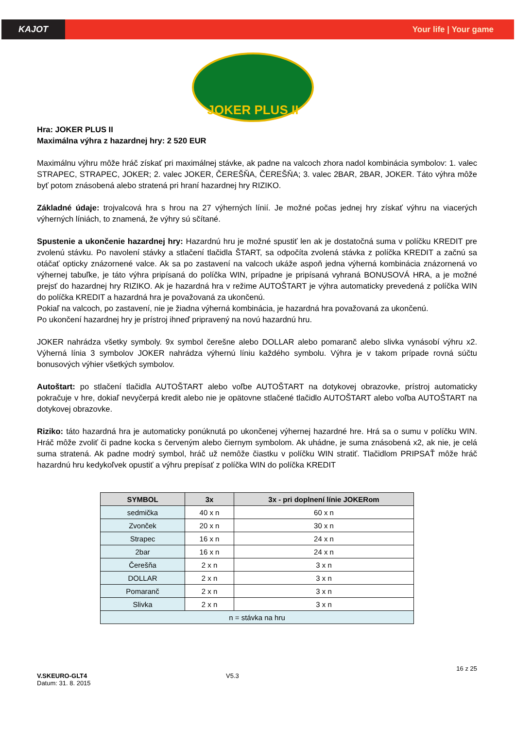KAJOT
Your life | Your game
JOKER PLUS II
Hra: JOKER PLUS II
Maximálna výhra z hazardnej hry: 2 520 EUR
Maximálnu výhru môže hráč získať pri maximálnej stávke, ak padne na valcoch zhora nadol kombinácia symbolov: 1. valec STRAPEC, STRAPEC, JOKER; 2. valec JOKER, ČEREŠŇA, ČEREŠŇA; 3. valec 2BAR, 2BAR, JOKER. Táto výhra môže byť potom znásobená alebo stratená pri hraní hazardnej hry RIZIKO.
Základné údaje: trojvalcová hra s hrou na 27 výherných línií. Je možné počas jednej hry získať výhru na viacerých výherných líniách, to znamená, že výhry sú sčítané.
Spustenie a ukončenie hazardnej hry: Hazardnú hru je možné spustiť len ak je dostatočná suma v políčku KREDIT pre zvolenú stávku. Po navolení stávky a stlačení tlačidla ŠTART, sa odpočíta zvolená stávka z políčka KREDIT a začnú sa otáčať opticky znázornené valce. Ak sa po zastavení na valcoch ukáže aspoň jedna výherná kombinácia znázornená vo výhernej tabuľke, je táto výhra pripísaná do políčka WIN, prípadne je pripísaná vyhraná BONUSOVÁ HRA, a je možné prejsť do hazardnej hry RIZIKO. Ak je hazardná hra v režime AUTOŠTART je výhra automaticky prevedená z políčka WIN do políčka KREDIT a hazardná hra je považovaná za ukončenú.
Pokiaľ na valcoch, po zastavení, nie je žiadna výherná kombinácia, je hazardná hra považovaná za ukončenú.
Po ukončení hazardnej hry je prístroj ihneď pripravený na novú hazardnú hru.
JOKER nahrádza všetky symboly. 9x symbol čerešne alebo DOLLAR alebo pomaranč alebo slivka vynásobí výhru x2. Výherná línia 3 symbolov JOKER nahrádza výhernú líniu každého symbolu. Výhra je v takom prípade rovná súčtu bonusových výhier všetkých symbolov.
Autoštart: po stlačení tlačidla AUTOŠTART alebo voľbe AUTOŠTART na dotykovej obrazovke, prístroj automaticky pokračuje v hre, dokiaľ nevyčerpá kredit alebo nie je opätovne stlačené tlačidlo AUTOŠTART alebo voľba AUTOŠTART na dotykovej obrazovke.
Riziko: táto hazardná hra je automaticky ponúknutá po ukončenej výhernej hazardné hre. Hrá sa o sumu v políčku WIN. Hráč môže zvoliť či padne kocka s červeným alebo čiernym symbolom. Ak uhádne, je suma znásobená x2, ak nie, je celá suma stratená. Ak padne modrý symbol, hráč už nemôže čiastku v políčku WIN stratiť. Tlačidlom PRIPSAŤ môže hráč hazardnú hru kedykoľvek opustiť a výhru prepísať z políčka WIN do políčka KREDIT
| SYMBOL | 3x | 3x - pri doplnení línie JOKERom |
| --- | --- | --- |
| sedmička | 40 x n | 60 x n |
| Zvonček | 20 x n | 30 x n |
| Strapec | 16 x n | 24 x n |
| 2bar | 16 x n | 24 x n |
| Čerešňa | 2 x n | 3 x n |
| DOLLAR | 2 x n | 3 x n |
| Pomaranč | 2 x n | 3 x n |
| Slivka | 2 x n | 3 x n |
| n = stávka na hru | | |
16 z 25
V.SKEURO-GLT4
Datum: 31. 8. 2015
V5.3